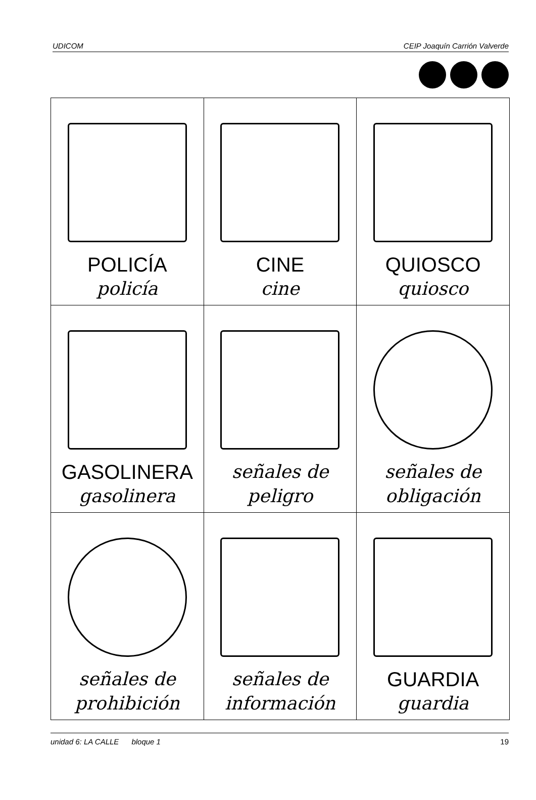UDICOM CEIP Joaquín Carrión Valverde
| POLICÍA policía | CINE cine | QUIOSCO quiosco |
| GASOLINERA gasolinera | señales de peligro | señales de obligación |
| señales de prohibición | señales de información | GUARDIA guardia |
unidad 6: LA CALLE bloque 1 19